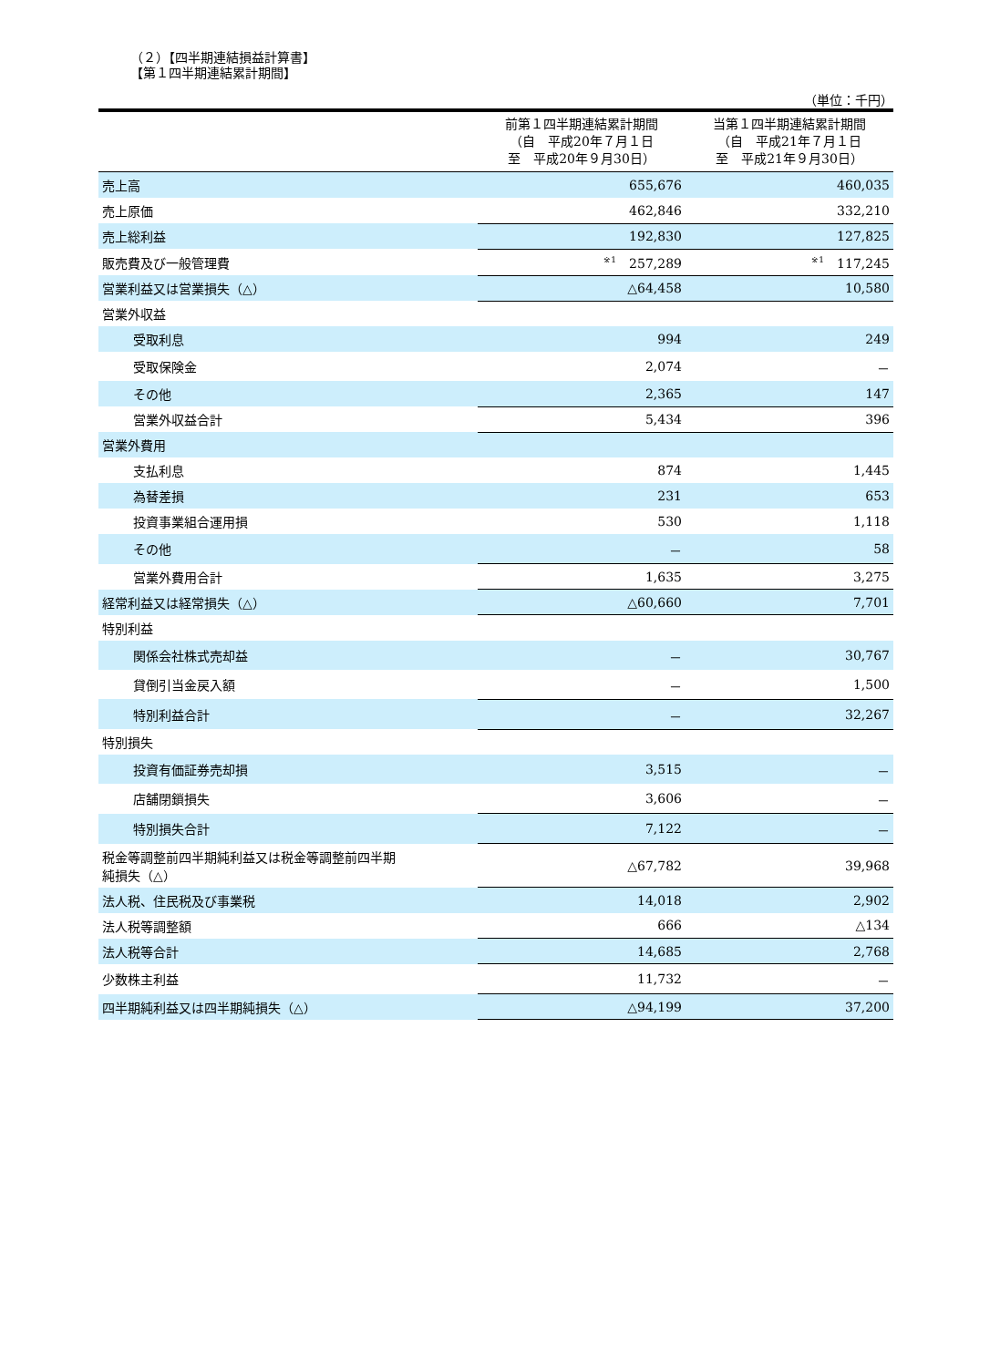（２）【四半期連結損益計算書】
【第１四半期連結累計期間】
（単位：千円）
| | 前第１四半期連結累計期間 （自 平成20年７月１日 至 平成20年９月30日） | 当第１四半期連結累計期間 （自 平成21年７月１日 至 平成21年９月30日） |
| --- | --- | --- |
| 売上高 | 655,676 | 460,035 |
| 売上原価 | 462,846 | 332,210 |
| 売上総利益 | 192,830 | 127,825 |
| 販売費及び一般管理費 | <sup>※1</sup> 257,289 | <sup>※1</sup> 117,245 |
| 営業利益又は営業損失（△） | △64,458 | 10,580 |
| 営業外収益 | | |
| 受取利息 | 994 | 249 |
| 受取保険金 | 2,074 | － |
| その他 | 2,365 | 147 |
| 営業外収益合計 | 5,434 | 396 |
| 営業外費用 | | |
| 支払利息 | 874 | 1,445 |
| 為替差損 | 231 | 653 |
| 投資事業組合運用損 | 530 | 1,118 |
| その他 | － | 58 |
| 営業外費用合計 | 1,635 | 3,275 |
| 経常利益又は経常損失（△） | △60,660 | 7,701 |
| 特別利益 | | |
| 関係会社株式売却益 | － | 30,767 |
| 貸倒引当金戻入額 | － | 1,500 |
| 特別利益合計 | － | 32,267 |
| 特別損失 | | |
| 投資有価証券売却損 | 3,515 | － |
| 店舗閉鎖損失 | 3,606 | － |
| 特別損失合計 | 7,122 | － |
| 税金等調整前四半期純利益又は税金等調整前四半期 純損失（△） | △67,782 | 39,968 |
| 法人税、住民税及び事業税 | 14,018 | 2,902 |
| 法人税等調整額 | 666 | △134 |
| 法人税等合計 | 14,685 | 2,768 |
| 少数株主利益 | 11,732 | － |
| 四半期純利益又は四半期純損失（△） | △94,199 | 37,200 |